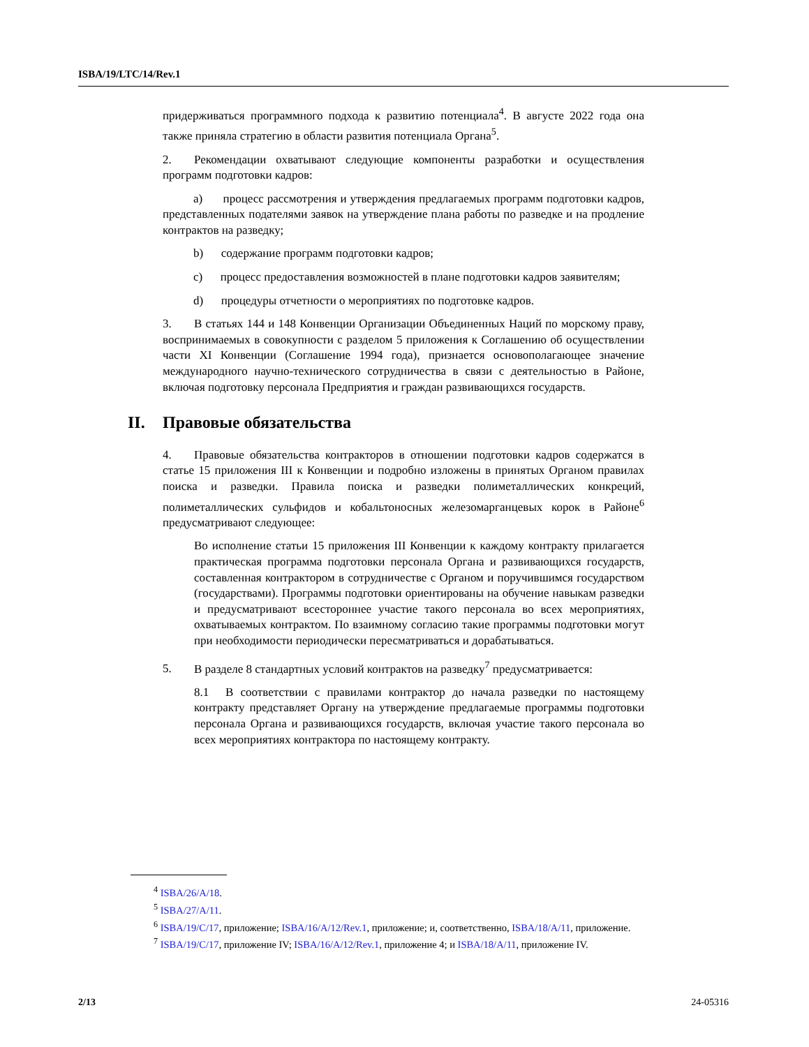ISBA/19/LTC/14/Rev.1
придерживаться программного подхода к развитию потенциала<sup>4</sup>. В августе 2022 года она также приняла стратегию в области развития потенциала Органа<sup>5</sup>.
2. Рекомендации охватывают следующие компоненты разработки и осуществления программ подготовки кадров:
a) процесс рассмотрения и утверждения предлагаемых программ подготовки кадров, представленных подателями заявок на утверждение плана работы по разведке и на продление контрактов на разведку;
b) содержание программ подготовки кадров;
c) процесс предоставления возможностей в плане подготовки кадров заявителям;
d) процедуры отчетности о мероприятиях по подготовке кадров.
3. В статьях 144 и 148 Конвенции Организации Объединенных Наций по морскому праву, воспринимаемых в совокупности с разделом 5 приложения к Соглашению об осуществлении части XI Конвенции (Соглашение 1994 года), признается основополагающее значение международного научно-технического сотрудничества в связи с деятельностью в Районе, включая подготовку персонала Предприятия и граждан развивающихся государств.
II. Правовые обязательства
4. Правовые обязательства контракторов в отношении подготовки кадров содержатся в статье 15 приложения III к Конвенции и подробно изложены в принятых Органом правилах поиска и разведки. Правила поиска и разведки полиметаллических конкреций, полиметаллических сульфидов и кобальтоносных железомарганцевых корок в Районе<sup>6</sup> предусматривают следующее:
Во исполнение статьи 15 приложения III Конвенции к каждому контракту прилагается практическая программа подготовки персонала Органа и развивающихся государств, составленная контрактором в сотрудничестве с Органом и поручившимся государством (государствами). Программы подготовки ориентированы на обучение навыкам разведки и предусматривают всестороннее участие такого персонала во всех мероприятиях, охватываемых контрактом. По взаимному согласию такие программы подготовки могут при необходимости периодически пересматриваться и дорабатываться.
5. В разделе 8 стандартных условий контрактов на разведку<sup>7</sup> предусматривается:
8.1 В соответствии с правилами контрактор до начала разведки по настоящему контракту представляет Органу на утверждение предлагаемые программы подготовки персонала Органа и развивающихся государств, включая участие такого персонала во всех мероприятиях контрактора по настоящему контракту.
<sup>4</sup> ISBA/26/A/18.
<sup>5</sup> ISBA/27/A/11.
<sup>6</sup> ISBA/19/C/17, приложение; ISBA/16/A/12/Rev.1, приложение; и, соответственно, ISBA/18/A/11, приложение.
<sup>7</sup> ISBA/19/C/17, приложение IV; ISBA/16/A/12/Rev.1, приложение 4; и ISBA/18/A/11, приложение IV.
2/13 24-05316